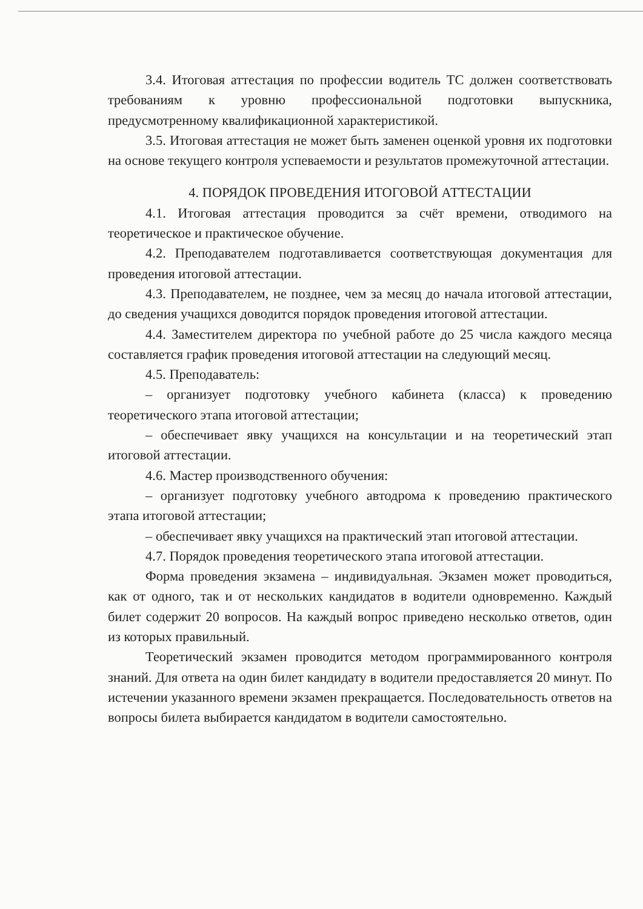3.4. Итоговая аттестация по профессии водитель ТС должен соответствовать требованиям к уровню профессиональной подготовки выпускника, предусмотренному квалификационной характеристикой.
3.5. Итоговая аттестация не может быть заменен оценкой уровня их подготовки на основе текущего контроля успеваемости и результатов промежуточной аттестации.
4. ПОРЯДОК ПРОВЕДЕНИЯ ИТОГОВОЙ АТТЕСТАЦИИ
4.1. Итоговая аттестация проводится за счёт времени, отводимого на теоретическое и практическое обучение.
4.2. Преподавателем подготавливается соответствующая документация для проведения итоговой аттестации.
4.3. Преподавателем, не позднее, чем за месяц до начала итоговой аттестации, до сведения учащихся доводится порядок проведения итоговой аттестации.
4.4. Заместителем директора по учебной работе до 25 числа каждого месяца составляется график проведения итоговой аттестации на следующий месяц.
4.5. Преподаватель:
– организует подготовку учебного кабинета (класса) к проведению теоретического этапа итоговой аттестации;
– обеспечивает явку учащихся на консультации и на теоретический этап итоговой аттестации.
4.6. Мастер производственного обучения:
– организует подготовку учебного автодрома к проведению практического этапа итоговой аттестации;
– обеспечивает явку учащихся на практический этап итоговой аттестации.
4.7. Порядок проведения теоретического этапа итоговой аттестации.
Форма проведения экзамена – индивидуальная. Экзамен может проводиться, как от одного, так и от нескольких кандидатов в водители одновременно. Каждый билет содержит 20 вопросов. На каждый вопрос приведено несколько ответов, один из которых правильный.
Теоретический экзамен проводится методом программированного контроля знаний. Для ответа на один билет кандидату в водители предоставляется 20 минут. По истечении указанного времени экзамен прекращается. Последовательность ответов на вопросы билета выбирается кандидатом в водители самостоятельно.